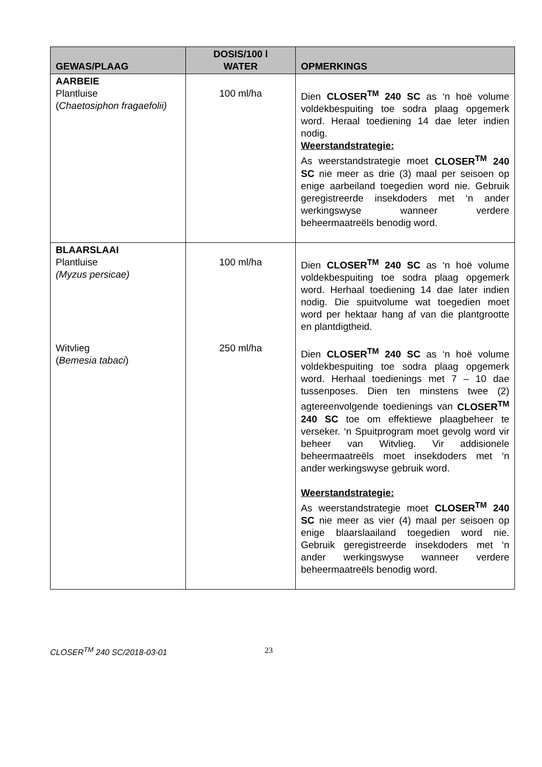| GEWAS/PLAAG | DOSIS/100 l WATER | OPMERKINGS |
| --- | --- | --- |
| AARBEIE Plantluise ( Chaetosiphon fragaefolii) | 100 ml/ha | Dien CLOSER<sup>TM</sup> 240 SC as ‘n hoë volume voldekbespuiting toe sodra plaag opgemerk word. Heraal toediening 14 dae leter indien nodig. Weerstandstrategie: As weerstandstrategie moet CLOSER<sup>TM</sup> 240 SC nie meer as drie (3) maal per seisoen op enige aarbeiland toegedien word nie. Gebruik geregistreerde insekdoders met ‘n ander werkingswyse wanneer verdere beheermaatreëls benodig word. |
| BLAARSLAAI Plantluise (Myzus persicae) Witvlieg ( Bemesia tabaci ) | 100 ml/ha 250 ml/ha | Dien CLOSER<sup>TM</sup> 240 SC as ‘n hoë volume voldekbespuiting toe sodra plaag opgemerk word. Herhaal toediening 14 dae later indien nodig. Die spuitvolume wat toegedien moet word per hektaar hang af van die plantgrootte en plantdigtheid. Dien CLOSER<sup>TM</sup> 240 SC as ‘n hoë volume voldekbespuiting toe sodra plaag opgemerk word. Herhaal toedienings met 7 – 10 dae tussenposes. Dien ten minstens twee (2) agtereenvolgende toedienings van CLOSER<sup>TM</sup> 240 SC toe om effektiewe plaagbeheer te verseker. ‘n Spuitprogram moet gevolg word vir beheer van Witvlieg. Vir addisionele beheermaatreëls moet insekdoders met ‘n ander werkingswyse gebruik word. Weerstandstrategie: As weerstandstrategie moet CLOSER<sup>TM</sup> 240 SC nie meer as vier (4) maal per seisoen op enige blaarslaailand toegedien word nie. Gebruik geregistreerde insekdoders met ‘n ander werkingswyse wanneer verdere beheermaatreëls benodig word. |
CLOSER<sup>TM</sup> 240 SC/2018-03-01 23